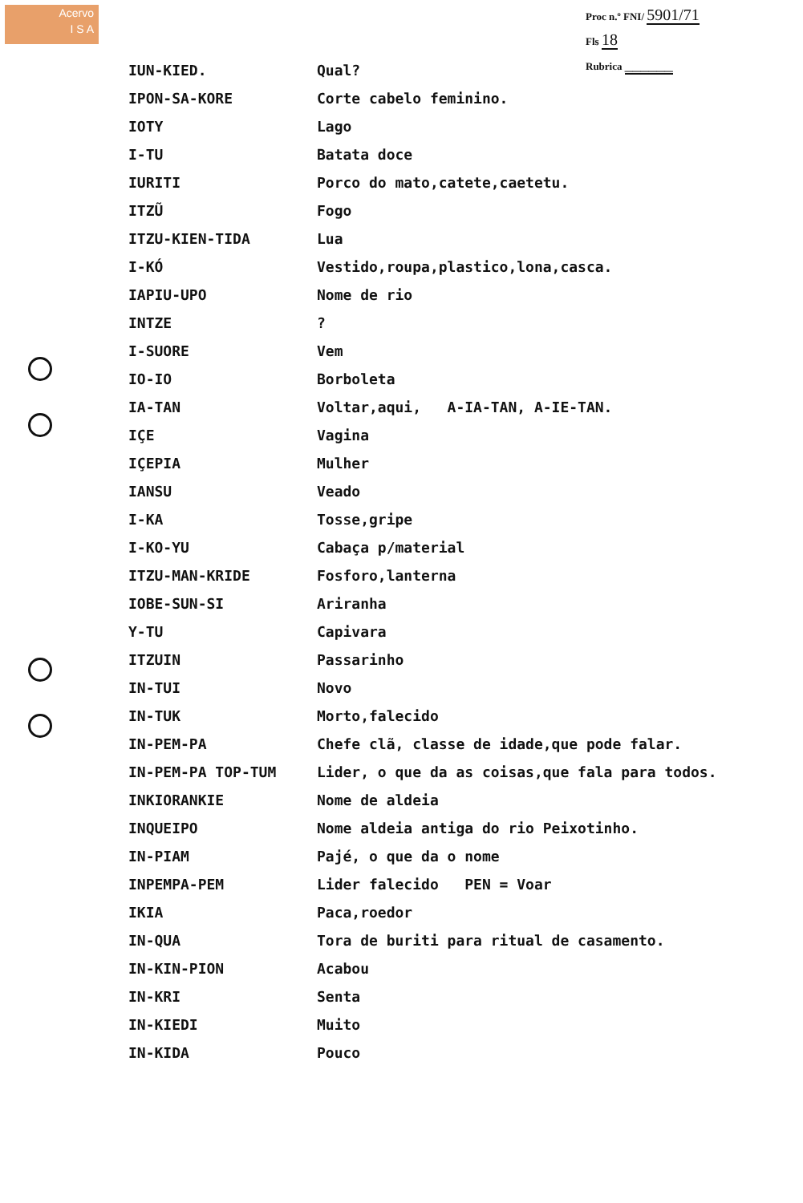Acervo
I S A
Proc n.º FNI/ 5901/71
Fls 18
Rubrica ______
| IUN-KIED. | Qual? |
| IPON-SA-KORE | Corte cabelo feminino. |
| IOTY | Lago |
| I-TU | Batata doce |
| IURITI | Porco do mato,catete,caetetu. |
| ITZŨ | Fogo |
| ITZU-KIEN-TIDA | Lua |
| I-KÓ | Vestido,roupa,plastico,lona,casca. |
| IAPIU-UPO | Nome de rio |
| INTZE | ? |
| I-SUORE | Vem |
| IO-IO | Borboleta |
| IA-TAN | Voltar,aqui, A-IA-TAN, A-IE-TAN. |
| IÇE | Vagina |
| IÇEPIA | Mulher |
| IANSU | Veado |
| I-KA | Tosse,gripe |
| I-KO-YU | Cabaça p/material |
| ITZU-MAN-KRIDE | Fosforo,lanterna |
| IOBE-SUN-SI | Ariranha |
| Y-TU | Capivara |
| ITZUIN | Passarinho |
| IN-TUI | Novo |
| IN-TUK | Morto,falecido |
| IN-PEM-PA | Chefe clã, classe de idade,que pode falar. |
| IN-PEM-PA TOP-TUM | Lider, o que da as coisas,que fala para todos. |
| INKIORANKIE | Nome de aldeia |
| INQUEIPO | Nome aldeia antiga do rio Peixotinho. |
| IN-PIAM | Pajé, o que da o nome |
| INPEMPA-PEM | Lider falecido PEN = Voar |
| IKIA | Paca,roedor |
| IN-QUA | Tora de buriti para ritual de casamento. |
| IN-KIN-PION | Acabou |
| IN-KRI | Senta |
| IN-KIEDI | Muito |
| IN-KIDA | Pouco |